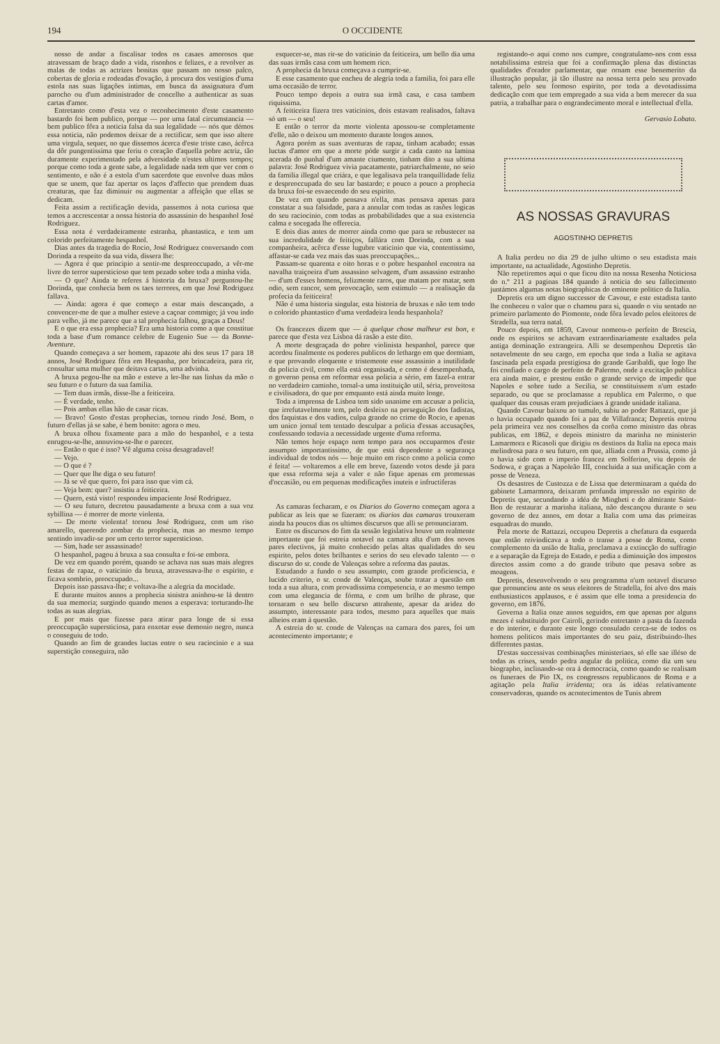194 O OCCIDENTE
nosso de andar a fiscalisar todos os casaes amorosos que atravessam de braço dado a vida, risonhos e felizes, e a revolver as malas de todas as actrizes bonitas que passam no nosso palco, cobertas de gloria e rodeadas d'ovação, á procura dos vestigios d'uma estola nas suas ligações intimas, em busca da assignatura d'um parocho ou d'um administrador de concelho a authenticar as suas cartas d'amor.
Entretanto como d'esta vez o reconhecimento d'este casamento bastardo foi bem publico, porque — por uma fatal circumstancia — bem publico fôra a noticia falsa da sua legalidade — nós que démos essa noticia, não podemos deixar de a rectificar, sem que isso altere uma virgula, sequer, no que dissemos ácerca d'este triste caso, ácêrca da dôr pungentissima que feriu o coração d'aquella pobre actriz, tão duramente experimentado pela adversidade n'estes ultimos tempos; porque como toda a gente sabe, a legalidade nada tem que ver com o sentimento, e não é a estola d'um sacerdote que envolve duas mãos que se unem, que faz apertar os laços d'affecto que prendem duas creaturas, que faz diminuir ou augmentar a affeição que ellas se dedicam.
Feita assim a rectificação devida, passemos á nota curiosa que temos a accrescentar a nossa historia do assassinio do hespanhol José Rodriguez.
Essa nota é verdadeiramente estranha, phantastica, e tem um colorido perfeitamente hespanhol.
Dias antes da tragedia do Rocio, José Rodriguez conversando com Dorinda a respeito da sua vida, dissera lhe:
— Agora é que principio a sentir-me despreoccupado, a vêr-me livre do terror supersticioso que tem pezado sobre toda a minha vida.
— O que? Ainda te referes á historia da bruxa? perguntou-lhe Dorinda, que conhecia bem os taes terrores, em que José Rodriguez fallava.
— Ainda: agora é que começo a estar mais descançado, a convencer-me de que a mulher esteve a caçoar commigo; já vou indo para velho, já me parece que a tal prophecia falhou, graças a Deus!
E o que era essa prophecia? Era uma historia como a que constitue toda a base d'um romance celebre de Eugenio Sue — da Bonne-Aventure.
Quando começava a ser homem, rapazote ahi dos seus 17 para 18 annos, José Rodriguez fôra em Hespanha, por brincadeira, para rir, consultar uma mulher que deitava cartas, uma advinha.
A bruxa pegou-lhe na mão e esteve a ler-lhe nas linhas da mão o seu futuro e o futuro da sua familia.
— Tem duas irmãs, disse-lhe a feiticeira.
— É verdade, tenho.
— Pois ambas ellas hão de casar ricas.
— Bravo! Gosto d'estas prophecias, tornou rindo José. Bom, o futuro d'ellas já se sabe, é bem bonito: agora o meu.
A bruxa olhou fixamente para a mão do hespanhol, e a testa enrugou-se-lhe, annuviou-se-lhe o parecer.
— Então o que é isso? Vê alguma coisa desagradavel!
— Vejo.
— O que é ?
— Quer que lhe diga o seu futuro!
— Já se vê que quero, foi para isso que vim cá.
— Veja bem: quer? insistiu a feiticeira.
— Quero, está visto! respondeu impaciente José Rodriguez.
— O seu futuro, decretou pausadamente a bruxa com a sua voz sybillina — é morrer de morte violenta.
— De morte violenta! tornou José Rodriguez, com um riso amarello, querendo zombar da prophecia, mas ao mesmo tempo sentindo invadir-se por um certo terror supersticioso.
— Sim, hade ser assassinado!
O hespanhol, pagou á bruxa a sua consulta e foi-se embora.
De vez em quando porém, quando se achava nas suas mais alegres festas de rapaz, o vaticinio da bruxa, atravessava-lhe o espirito, e ficava sombrio, preoccupado...
Depois isso passava-lhe; e voltava-lhe a alegria da mocidade.
E durante muitos annos a prophecia sinistra aninhou-se lá dentro da sua memoria; surgindo quando menos a esperava: torturando-lhe todas as suas alegrias.
E por mais que fizesse para atirar para longe de si essa preoccupação supersticiosa, para enxotar esse demonio negro, nunca o conseguiu de todo.
Quando ao fim de grandes luctas entre o seu raciocinio e a sua superstição conseguira, não
esquecer-se, mas rir-se do vaticinio da feiticeira, um bello dia uma das suas irmãs casa com um homem rico.
A prophecia da bruxa começava a cumprir-se.
E esse casamento que encheu de alegria toda a familia, foi para elle uma occasião de terror.
Pouco tempo depois a outra sua irmã casa, e casa tambem riquissima.
A feiticeira fizera tres vaticinios, dois estavam realisados, faltava só um — o seu!
E então o terror da morte violenta apossou-se completamente d'elle, não o deixou um momento durante longos annos.
Agora porém as suas aventuras de rapaz, tinham acabado; essas luctas d'amor em que a morte póde surgir a cada canto na lamina acerada do punhal d'um amante ciumento, tinham dito a sua ultima palavra: José Rodriguez vivia pacatamente, patriarchalmente, no seio da familia illegal que criára, e que legalisava pela tranquillidade feliz e despreoccupada do seu lar bastardo; e pouco a pouco a prophecia da bruxa foi-se esvaecendo do seu espirito.
De vez em quando pensava n'ella, mas pensava apenas para constatar a sua falsidade, para a annular com todas as rasões logicas do seu raciocinio, com todas as probabilidades que a sua existencia calma e socegada lhe offerecia.
E dois dias antes de morrer ainda como que para se rebustecer na sua incredulidade de feitiços, fallára com Dorinda, com a sua companheira, acêrca d'esse lugubre vaticinio que via, contentissimo, affastar-se cada vez mais das suas preoccupações...
Passam-se quarenta e oito horas e o pobre hespanhol encontra na navalha traiçoeira d'um assassino selvagem, d'um assassino estranho — d'um d'esses homens, felizmente raros, que matam por matar, sem odio, sem rancor, sem provocação, sem estimulo — a realisação da profecia da feiticeira!
Não é uma historia singular, esta historia de bruxas e não tem todo o colorido phantastico d'uma verdadeira lenda hespanhola?
Os francezes dizem que — à quelque chose malheur est bon, e parece que d'esta vez Lisboa dá rasão a este dito.
A morte desgraçada do pobre violinista hespanhol, parece que acordou finalmente os poderes publicos do lethargo em que dormiam, e que provando eloquente e tristemente esse assassinio a inutilidade da policia civil, como ella está organisada, e como é desempenhada, o governo pensa em reformar essa policia a sério, em fazel-a entrar no verdadeiro caminho, tornal-a uma instituição util, séria, proveitosa e civilisadora, do que por emquanto está ainda muito longe.
Toda a imprensa de Lisboa tem sido unanime em accusar a policia, que irrefutavelmente tem, pelo desleixo na perseguição dos fadistas, dos faquistas e dos vadios, culpa grande no crime do Rocio, e apenas um unico jornal tem tentado desculpar a policia d'essas accusações, confessando todavia a necessidade urgente d'uma reforma.
Não temos hoje espaço nem tempo para nos occuparmos d'este assumpto importantissimo, de que está dependente a segurança individual de todos nós — hoje muito em risco como a policia como é feita! — voltaremos a elle em breve, fazendo votos desde já para que essa reforma seja a valer e não fique apenas em promessas d'occasião, ou em pequenas modificações inuteis e infructiferas
As camaras fecharam, e os Diarios do Governo começam agora a publicar as leis que se fizeram: os diarios das camaras trouxeram ainda ha poucos dias os ultimos discursos que alli se pronunciaram.
Entre os discursos do fim da sessão legislativa houve um realmente importante que foi estreia notavel na camara alta d'um dos novos pares electivos, já muito conhecido pelas altas qualidades do seu espirito, pelos dotes brilhantes e serios do seu elevado talento — o discurso do sr. conde de Valenças sobre a reforma das pautas.
Estudando a fundo o seu assumpto, com grande proficiencia, e lucido criterio, o sr. conde de Valenças, soube tratar a questão em toda a sua altura, com provadissima competencia, e ao mesmo tempo com uma elegancia de fórma, e com um brilho de phrase, que tornaram o seu bello discurso attrahente, apesar da aridez do assumpto, interessante para todos, mesmo para aquelles que mais alheios eram á questão.
A estreia do sr. conde de Valenças na camara dos pares, foi um acontecimento importante; e
registando-o aqui como nos cumpre, congratulamo-nos com essa notabilissima estreia que foi a confirmação plena das distinctas qualidades d'orador parlamentar, que ornam esse benemerito da illustração popular, já tão illustre na nossa terra pelo seu provado talento, pelo seu formoso espirito, por toda a devotadissima dedicação com que tem empregado a sua vida a bem merecer da sua patria, a trabalhar para o engrandecimento moral e intellectual d'ella.
Gervasio Lobato.
AS NOSSAS GRAVURAS
AGOSTINHO DEPRETIS
A Italia perdeu no dia 29 de julho ultimo o seu estadista mais importante, na actualidade, Agostinho Depretis.
Não repetiremos aqui o que ficou dito na nossa Resenha Noticiosa do n.º 211 a paginas 184 quando á noticia do seu fallecimento juntámos algumas notas biographicas do eminente politico da Italia.
Depretis era um digno successor de Cavour, e este estadista tanto lhe conheceu o valor que o chamou para si, quando o viu sentado no primeiro parlamento do Piomonte, onde fôra levado pelos eleitores de Stradella, sua terra natal.
Pouco depois, em 1859, Cavour nomeou-o perfeito de Brescia, onde os espiritos se achavam extraordinariamente exaltados pela antiga dominação extrangeira. Alli se desempenhou Depretis tão notavelmente do seu cargo, em epocha que toda a Italia se agitava fascinada pela espada prestigiosa do grande Garibaldi, que logo lhe foi confiado o cargo de perfeito de Palermo, onde a excitação publica era ainda maior, e prestou então o grande serviço de impedir que Napoles e sobre tudo a Secilia, se constituissem n'um estado separado, ou que se proclamasse a republica em Palermo, o que qualquer das cousas eram prejudiciaes á grande unidade italiana.
Quando Cavour baixou ao tumulo, subiu ao poder Rattazzi, que já o havia occupado quando foi a paz de Villafranca; Depretis entrou pela primeira vez nos conselhos da corôa como ministro das obras publicas, em 1862, e depois ministro da marinha no ministerio Lamarmora e Ricasoli que dirigiu os destinos da Italia na epoca mais melindrosa para o seu futuro, em que, alliada com a Prussia, como já o havia sido com o imperio francez em Solferino, viu depois de Sodowa, e graças a Napoleão III, concluida a sua unificação com a posse de Veneza.
Os desastres de Custozza e de Lissa que determinaram a quéda do gabinete Lamarmora, deixaram profunda impressão no espirito de Depretis que, secundando a idéa de Mingheti e do almirante Saint-Bon de restaurar a marinha italiana, não descançou durante o seu governo de dez annos, em dotar a Italia com uma das primeiras esquadras do mundo.
Pela morte de Rattazzi, occupou Depretis a chefatura da esquerda que então reivindicava a todo o transe a posse de Roma, como complemento da união de Italia, proclamava a extincção do suffragio e a separação da Egreja do Estado, e pedia a diminuição dos impostos directos assim como a do grande tributo que pesava sobre as moagens.
Depretis, desenvolvendo o seu programma n'um notavel discurso que pronunciou ante os seus eleitores de Stradella, foi alvo dos mais enthusiasticos applausos, e é assim que elle toma a presidencia do governo, em 1876.
Governa a Italia onze annos seguidos, em que apenas por alguns mezes é substituido por Cairoli, gerindo entretanto a pasta da fazenda e do interior, e durante este longo consulado cerca-se de todos os homens politicos mais importantes do seu paiz, distribuindo-lhes differentes pastas.
D'estas successivas combinações ministeriaes, só elle sae illéso de todas as crises, sendo pedra angular da politica, como diz um seu biographo, inclinando-se ora á democracia, como quando se realisam os funeraes de Pio IX, os congressos republicanos de Roma e a agitação pela Italia irridenta; ora ás idéas relativamente conservadoras, quando os acontecimentos de Tunis abrem